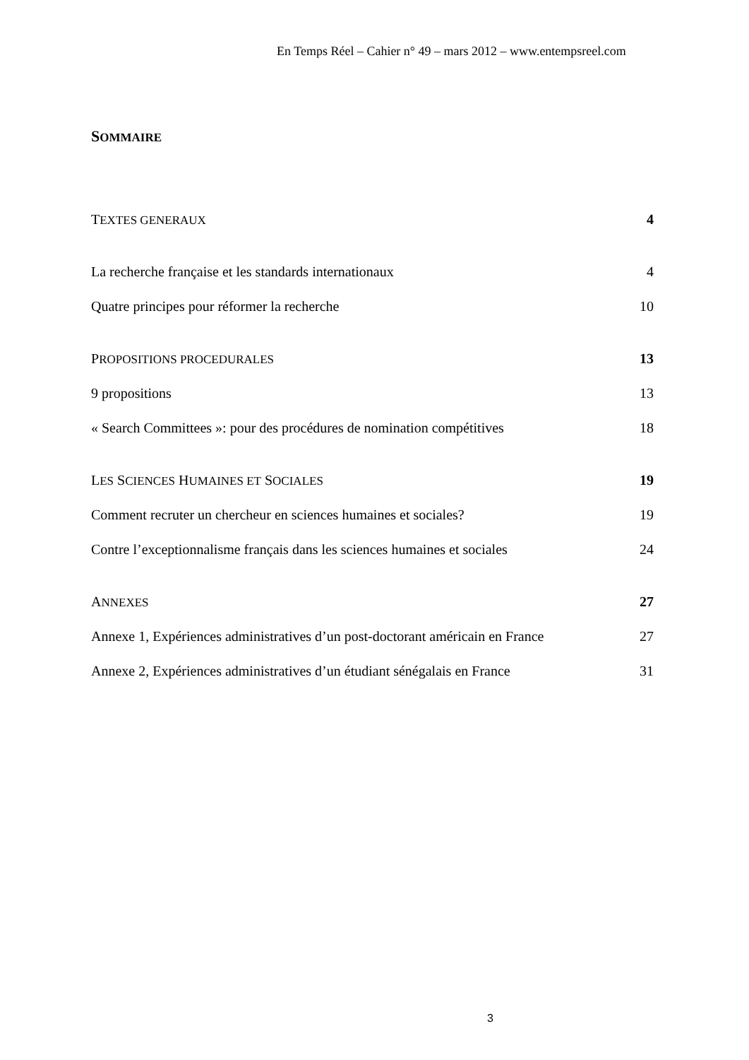En Temps Réel – Cahier n° 49 – mars 2012 – www.entempsreel.com
SOMMAIRE
TEXTES GENERAUX 4
La recherche française et les standards internationaux 4
Quatre principes pour réformer la recherche 10
PROPOSITIONS PROCEDURALES 13
9 propositions 13
« Search Committees »: pour des procédures de nomination compétitives 18
LES SCIENCES HUMAINES ET SOCIALES 19
Comment recruter un chercheur en sciences humaines et sociales? 19
Contre l’exceptionnalisme français dans les sciences humaines et sociales 24
ANNEXES 27
Annexe 1, Expériences administratives d’un post-doctorant américain en France 27
Annexe 2, Expériences administratives d’un étudiant sénégalais en France 31
3